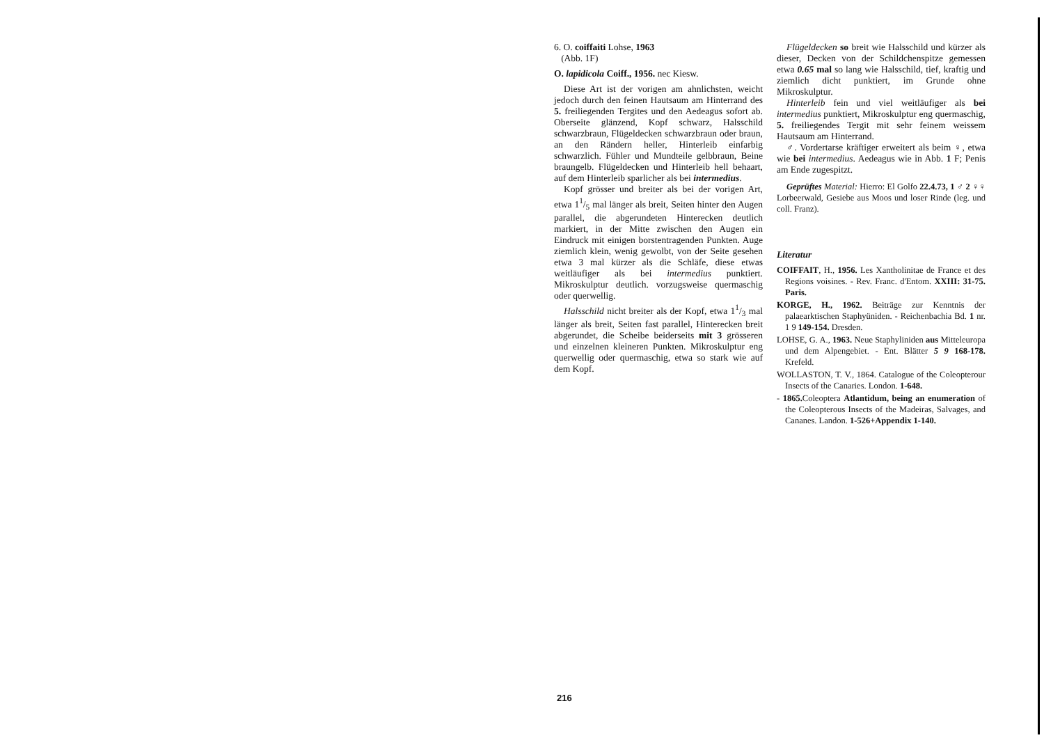6. O. coiffaiti Lohse, 1963
(Abb. 1F)
O. lapidicola Coiff., 1956. nec Kiesw.
Diese Art ist der vorigen am ahnlichsten, weicht jedoch durch den feinen Hautsaum am Hinterrand des 5. freiliegenden Tergites und den Aedeagus sofort ab. Oberseite glänzend, Kopf schwarz, Halsschild schwarzbraun, Flügeldecken schwarzbraun oder braun, an den Rändern heller, Hinterleib einfarbig schwarzlich. Fühler und Mundteile gelbbraun, Beine braungelb. Flügeldecken und Hinterleib hell behaart, auf dem Hinterleib sparlicher als bei intermedius.
Kopf grösser und breiter als bei der vorigen Art, etwa 11/5 mal länger als breit, Seiten hinter den Augen parallel, die abgerundeten Hinterecken deutlich markiert, in der Mitte zwischen den Augen ein Eindruck mit einigen borstentragenden Punkten. Auge ziemlich klein, wenig gewolbt, von der Seite gesehen etwa 3 mal kürzer als die Schläfe, diese etwas weitläufiger als bei intermedius punktiert. Mikroskulptur deutlich. vorzugsweise quermaschig oder querwellig.
Halsschild nicht breiter als der Kopf, etwa 11/3 mal länger als breit, Seiten fast parallel, Hinterecken breit abgerundet, die Scheibe beiderseits mit 3 grösseren und einzelnen kleineren Punkten. Mikroskulptur eng querwellig oder quermaschig, etwa so stark wie auf dem Kopf.
Flügeldecken so breit wie Halsschild und kürzer als dieser, Decken von der Schildchenspitze gemessen etwa 0.65 mal so lang wie Halsschild, tief, kraftig und ziemlich dicht punktiert, im Grunde ohne Mikroskulptur.
Hinterleib fein und viel weitläufiger als bei intermedius punktiert, Mikroskulptur eng quermaschig, 5. freiliegendes Tergit mit sehr feinem weissem Hautsaum am Hinterrand.
♂. Vordertarse kräftiger erweitert als beim ♀, etwa wie bei intermedius. Aedeagus wie in Abb. 1 F; Penis am Ende zugespitzt.
Geprüftes Material: Hierro: El Golfo 22.4.73, 1 ♂ 2 ♀♀ Lorbeerwald, Gesiebe aus Moos und loser Rinde (leg. und coll. Franz).
Literatur
COIFFAIT, H., 1956. Les Xantholinitae de France et des Regions voisines. - Rev. Franc. d'Entom. XXIII: 31-75. Paris.
KORGE, H., 1962. Beiträge zur Kenntnis der palaearktischen Staphyüniden. - Reichenbachia Bd. 1 nr. 1 9 149-154. Dresden.
LOHSE, G. A., 1963. Neue Staphyliniden aus Mitteleuropa und dem Alpengebiet. - Ent. Blätter 5 9 168-178. Krefeld.
WOLLASTON, T. V., 1864. Catalogue of the Coleopterour Insects of the Canaries. London. 1-648.
- 1865. Coleoptera Atlantidum, being an enumeration of the Coleopterous Insects of the Madeiras, Salvages, and Cananes. Landon. 1-526+Appendix 1-140.
216